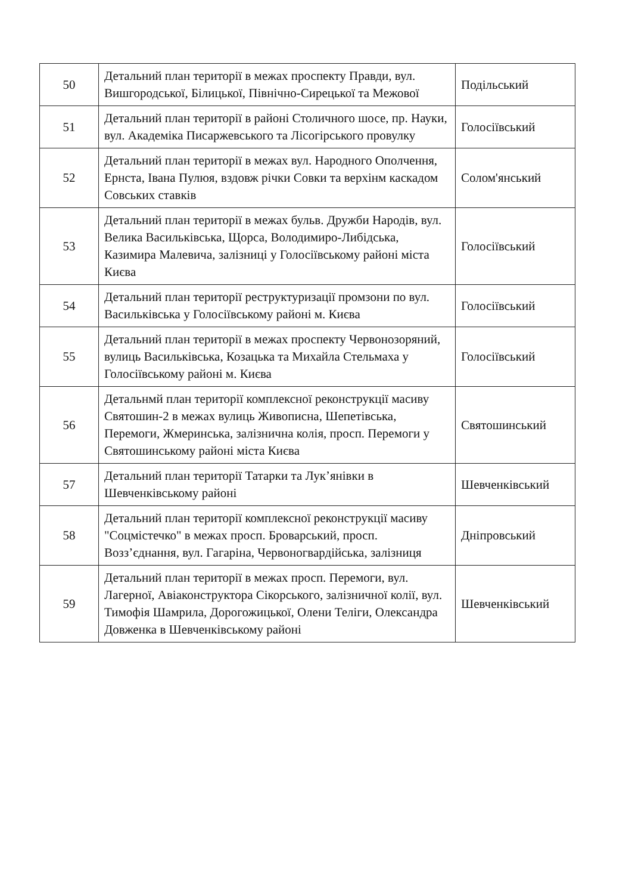| 50 | Детальний план території в межах проспекту Правди, вул. Вишгородської, Білицької, Північно-Сирецької та Межової | Подільський |
| 51 | Детальний план території в районі Столичного шосе, пр. Науки, вул. Академіка Писаржевського та Лісогірського провулку | Голосіївський |
| 52 | Детальний план території в межах вул. Народного Ополчення, Ернста, Івана Пулюя, вздовж річки Совки та верхінм каскадом Совських ставків | Солом'янський |
| 53 | Детальний план території в межах бульв. Дружби Народів, вул. Велика Васильківська, Щорса, Володимиро-Либідська, Казимира Малевича, залізниці у Голосіївському районі міста Києва | Голосіївський |
| 54 | Детальний план території реструктуризації промзони по вул. Васильківська у Голосіївському районі м. Києва | Голосіївський |
| 55 | Детальний план території в межах проспекту Червонозоряний, вулиць Васильківська, Козацька та Михайла Стельмаха у Голосіївському районі м. Києва | Голосіївський |
| 56 | Детальнмй план території комплексної реконструкції масиву Святошин-2 в межах вулиць Живописна, Шепетівська, Перемоги, Жмеринська, залізнична колія, просп. Перемоги у Святошинському районі міста Києва | Святошинський |
| 57 | Детальний план території Татарки та Лук’янівки в Шевченківському районі | Шевченківський |
| 58 | Детальний план території комплексної реконструкції масиву "Соцмістечко" в межах просп. Броварський, просп. Возз’єднання, вул. Гагаріна, Червоногвардійська, залізниця | Дніпровський |
| 59 | Детальний план території в межах просп. Перемоги, вул. Лагерної, Авіаконструктора Сікорського, залізничної колії, вул. Тимофія Шамрила, Дорогожицької, Олени Теліги, Олександра Довженка в Шевченківському районі | Шевченківський |